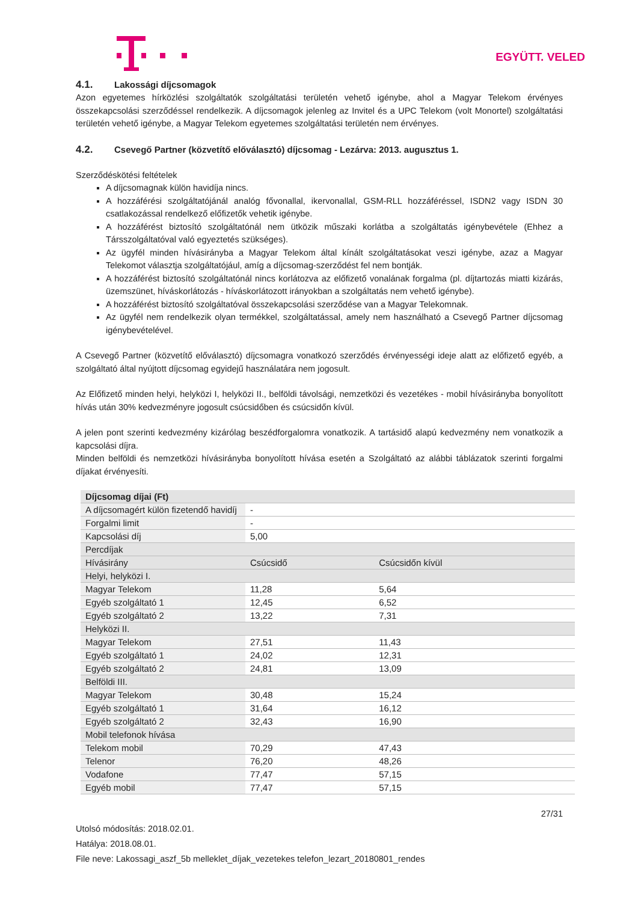EGYÜTT. VELED
4.1. Lakossági díjcsomagok
Azon egyetemes hírközlési szolgáltatók szolgáltatási területén vehető igénybe, ahol a Magyar Telekom érvényes összekapcsolási szerződéssel rendelkezik. A díjcsomagok jelenleg az Invitel és a UPC Telekom (volt Monortel) szolgáltatási területén vehető igénybe, a Magyar Telekom egyetemes szolgáltatási területén nem érvényes.
4.2. Csevegő Partner (közvetítő előválasztó) díjcsomag - Lezárva: 2013. augusztus 1.
Szerződéskötési feltételek
A díjcsomagnak külön havidíja nincs.
A hozzáférési szolgáltatójánál analóg fővonallal, ikervonallal, GSM-RLL hozzáféréssel, ISDN2 vagy ISDN 30 csatlakozással rendelkező előfizetők vehetik igénybe.
A hozzáférést biztosító szolgáltatónál nem ütközik műszaki korlátba a szolgáltatás igénybevétele (Ehhez a Társszolgáltatóval való egyeztetés szükséges).
Az ügyfél minden hívásirányba a Magyar Telekom által kínált szolgáltatásokat veszi igénybe, azaz a Magyar Telekomot választja szolgáltatójául, amíg a díjcsomag-szerződést fel nem bontják.
A hozzáférést biztosító szolgáltatónál nincs korlátozva az előfizető vonalának forgalma (pl. díjtartozás miatti kizárás, üzemszünet, híváskorlátozás - híváskorlátozott irányokban a szolgáltatás nem vehető igénybe).
A hozzáférést biztosító szolgáltatóval összekapcsolási szerződése van a Magyar Telekomnak.
Az ügyfél nem rendelkezik olyan termékkel, szolgáltatással, amely nem használható a Csevegő Partner díjcsomag igénybevételével.
A Csevegő Partner (közvetítő előválasztó) díjcsomagra vonatkozó szerződés érvényességi ideje alatt az előfizető egyéb, a szolgáltató által nyújtott díjcsomag egyidejű használatára nem jogosult.
Az Előfizető minden helyi, helyközi I, helyközi II., belföldi távolsági, nemzetközi és vezetékes - mobil hívásirányba bonyolított hívás után 30% kedvezményre jogosult csúcsidőben és csúcsidőn kívül.
A jelen pont szerinti kedvezmény kizárólag beszédforgalomra vonatkozik. A tartásidő alapú kedvezmény nem vonatkozik a kapcsolási díjra.
Minden belföldi és nemzetközi hívásirányba bonyolított hívása esetén a Szolgáltató az alábbi táblázatok szerinti forgalmi díjakat érvényesíti.
| Díjcsomag díjai (Ft) | | |
| A díjcsomagért külön fizetendő havidíj | - | |
| Forgalmi limit | - | |
| Kapcsolási díj | 5,00 | |
| Percdíjak | | |
| Hívásirány | Csúcsidő | Csúcsidőn kívül |
| Helyi, helyközi I. | | |
| Magyar Telekom | 11,28 | 5,64 |
| Egyéb szolgáltató 1 | 12,45 | 6,52 |
| Egyéb szolgáltató 2 | 13,22 | 7,31 |
| Helyközi II. | | |
| Magyar Telekom | 27,51 | 11,43 |
| Egyéb szolgáltató 1 | 24,02 | 12,31 |
| Egyéb szolgáltató 2 | 24,81 | 13,09 |
| Belföldi III. | | |
| Magyar Telekom | 30,48 | 15,24 |
| Egyéb szolgáltató 1 | 31,64 | 16,12 |
| Egyéb szolgáltató 2 | 32,43 | 16,90 |
| Mobil telefonok hívása | | |
| Telekom mobil | 70,29 | 47,43 |
| Telenor | 76,20 | 48,26 |
| Vodafone | 77,47 | 57,15 |
| Egyéb mobil | 77,47 | 57,15 |
27/31
Utolsó módosítás: 2018.02.01.
Hatálya: 2018.08.01.
File neve: Lakossagi_aszf_5b melleklet_díjak_vezetekes telefon_lezart_20180801_rendes